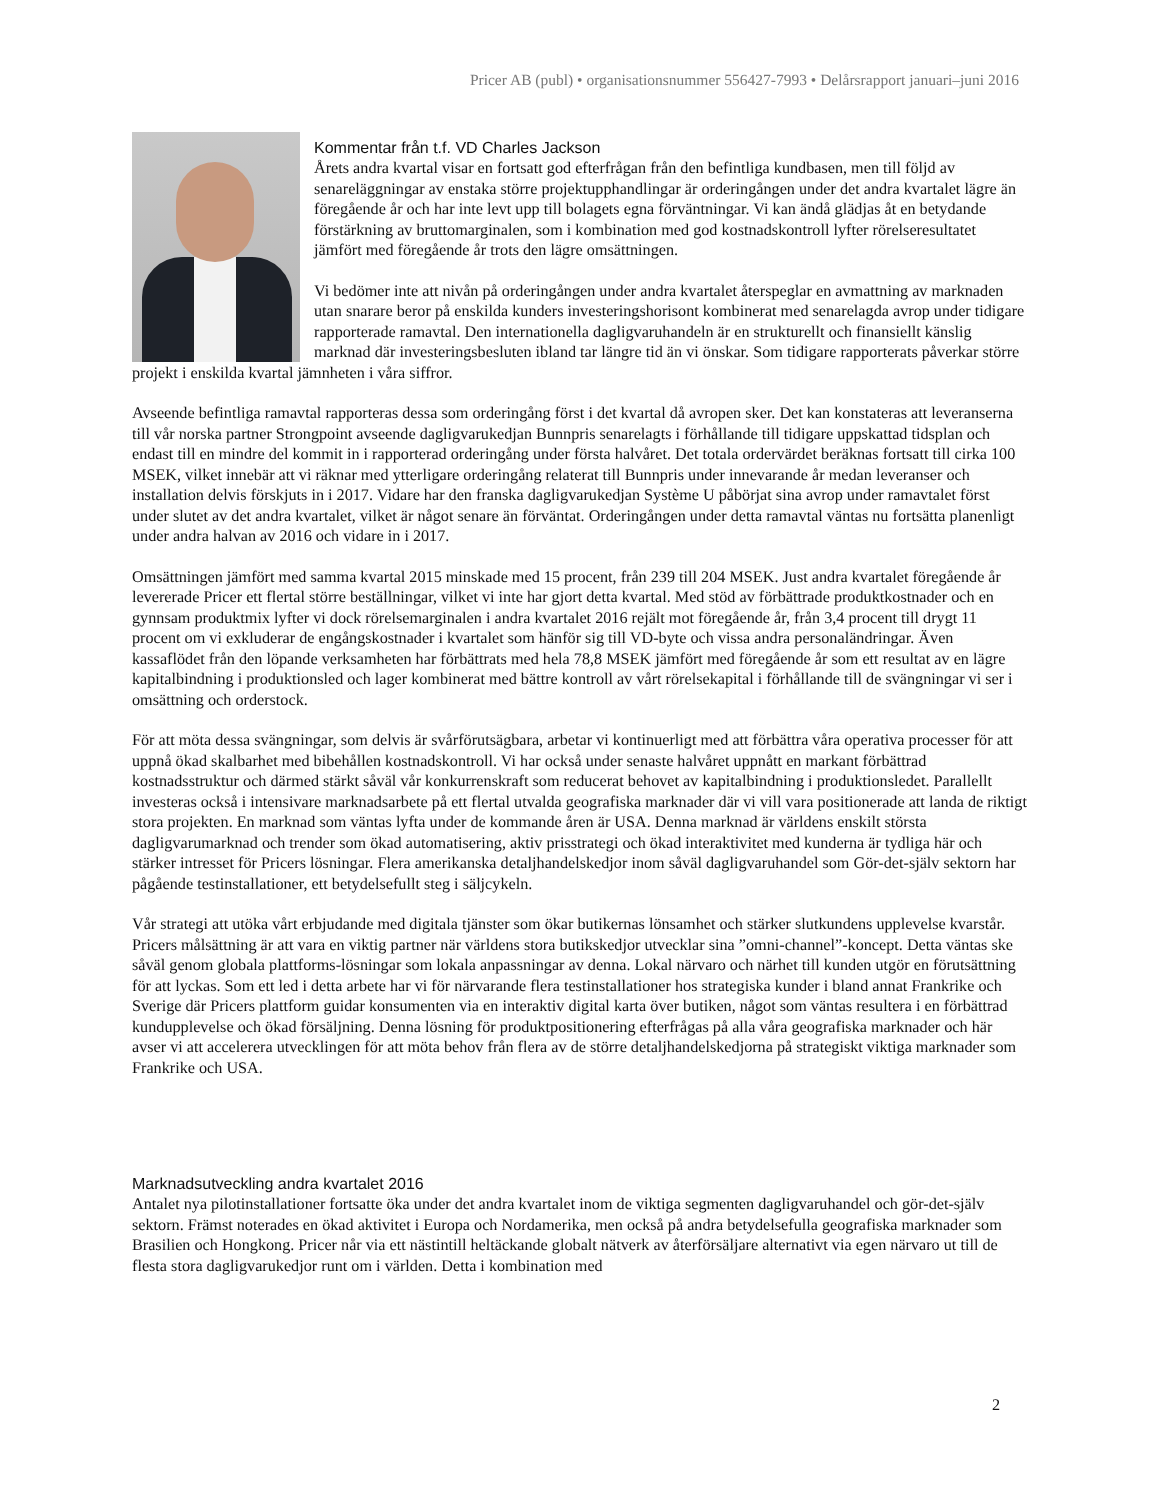Pricer AB (publ) • organisationsnummer 556427-7993 • Delårsrapport januari–juni 2016
Kommentar från t.f. VD Charles Jackson
Årets andra kvartal visar en fortsatt god efterfrågan från den befintliga kundbasen, men till följd av senareläggningar av enstaka större projektupphandlingar är orderingången under det andra kvartalet lägre än föregående år och har inte levt upp till bolagets egna förväntningar. Vi kan ändå glädjas åt en betydande förstärkning av bruttomarginalen, som i kombination med god kostnadskontroll lyfter rörelseresultatet jämfört med föregående år trots den lägre omsättningen.
Vi bedömer inte att nivån på orderingången under andra kvartalet återspeglar en avmattning av marknaden utan snarare beror på enskilda kunders investeringshorisont kombinerat med senarelagda avrop under tidigare rapporterade ramavtal. Den internationella dagligvaruhandeln är en strukturellt och finansiellt känslig marknad där investeringsbesluten ibland tar längre tid än vi önskar. Som tidigare rapporterats påverkar större projekt i enskilda kvartal jämnheten i våra siffror.
Avseende befintliga ramavtal rapporteras dessa som orderingång först i det kvartal då avropen sker. Det kan konstateras att leveranserna till vår norska partner Strongpoint avseende dagligvarukedjan Bunnpris senarelagts i förhållande till tidigare uppskattad tidsplan och endast till en mindre del kommit in i rapporterad orderingång under första halvåret. Det totala ordervärdet beräknas fortsatt till cirka 100 MSEK, vilket innebär att vi räknar med ytterligare orderingång relaterat till Bunnpris under innevarande år medan leveranser och installation delvis förskjuts in i 2017. Vidare har den franska dagligvarukedjan Système U påbörjat sina avrop under ramavtalet först under slutet av det andra kvartalet, vilket är något senare än förväntat. Orderingången under detta ramavtal väntas nu fortsätta planenligt under andra halvan av 2016 och vidare in i 2017.
Omsättningen jämfört med samma kvartal 2015 minskade med 15 procent, från 239 till 204 MSEK. Just andra kvartalet föregående år levererade Pricer ett flertal större beställningar, vilket vi inte har gjort detta kvartal. Med stöd av förbättrade produktkostnader och en gynnsam produktmix lyfter vi dock rörelsemarginalen i andra kvartalet 2016 rejält mot föregående år, från 3,4 procent till drygt 11 procent om vi exkluderar de engångskostnader i kvartalet som hänför sig till VD-byte och vissa andra personaländringar. Även kassaflödet från den löpande verksamheten har förbättrats med hela 78,8 MSEK jämfört med föregående år som ett resultat av en lägre kapitalbindning i produktionsled och lager kombinerat med bättre kontroll av vårt rörelsekapital i förhållande till de svängningar vi ser i omsättning och orderstock.
För att möta dessa svängningar, som delvis är svårförutsägbara, arbetar vi kontinuerligt med att förbättra våra operativa processer för att uppnå ökad skalbarhet med bibehållen kostnadskontroll. Vi har också under senaste halvåret uppnått en markant förbättrad kostnadsstruktur och därmed stärkt såväl vår konkurrenskraft som reducerat behovet av kapitalbindning i produktionsledet. Parallellt investeras också i intensivare marknadsarbete på ett flertal utvalda geografiska marknader där vi vill vara positionerade att landa de riktigt stora projekten. En marknad som väntas lyfta under de kommande åren är USA. Denna marknad är världens enskilt största dagligvarumarknad och trender som ökad automatisering, aktiv prisstrategi och ökad interaktivitet med kunderna är tydliga här och stärker intresset för Pricers lösningar. Flera amerikanska detaljhandelskedjor inom såväl dagligvaruhandel som Gör-det-själv sektorn har pågående testinstallationer, ett betydelsefullt steg i säljcykeln.
Vår strategi att utöka vårt erbjudande med digitala tjänster som ökar butikernas lönsamhet och stärker slutkundens upplevelse kvarstår. Pricers målsättning är att vara en viktig partner när världens stora butikskedjor utvecklar sina ”omni-channel”-koncept. Detta väntas ske såväl genom globala plattforms-lösningar som lokala anpassningar av denna. Lokal närvaro och närhet till kunden utgör en förutsättning för att lyckas. Som ett led i detta arbete har vi för närvarande flera testinstallationer hos strategiska kunder i bland annat Frankrike och Sverige där Pricers plattform guidar konsumenten via en interaktiv digital karta över butiken, något som väntas resultera i en förbättrad kundupplevelse och ökad försäljning. Denna lösning för produktpositionering efterfrågas på alla våra geografiska marknader och här avser vi att accelerera utvecklingen för att möta behov från flera av de större detaljhandelskedjorna på strategiskt viktiga marknader som Frankrike och USA.
Marknadsutveckling andra kvartalet 2016
Antalet nya pilotinstallationer fortsatte öka under det andra kvartalet inom de viktiga segmenten dagligvaruhandel och gör-det-själv sektorn. Främst noterades en ökad aktivitet i Europa och Nordamerika, men också på andra betydelsefulla geografiska marknader som Brasilien och Hongkong. Pricer når via ett nästintill heltäckande globalt nätverk av återförsäljare alternativt via egen närvaro ut till de flesta stora dagligvarukedjor runt om i världen. Detta i kombination med
2